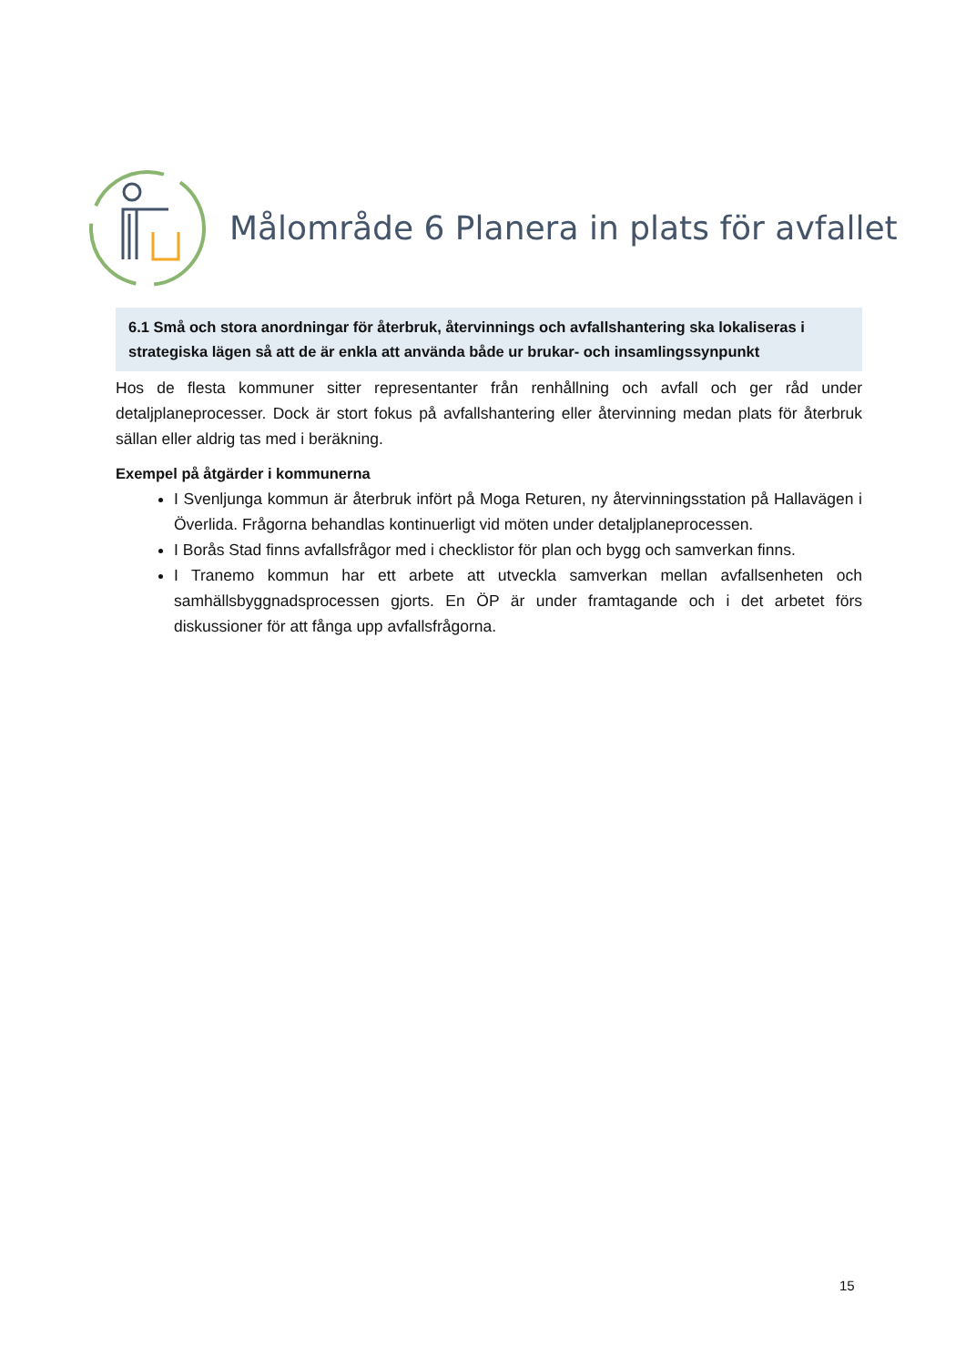Målområde 6 Planera in plats för avfallet
6.1 Små och stora anordningar för återbruk, återvinnings och avfallshantering ska lokaliseras i strategiska lägen så att de är enkla att använda både ur brukar- och insamlingssynpunkt
Hos de flesta kommuner sitter representanter från renhållning och avfall och ger råd under detaljplaneprocesser. Dock är stort fokus på avfallshantering eller återvinning medan plats för återbruk sällan eller aldrig tas med i beräkning.
Exempel på åtgärder i kommunerna
I Svenljunga kommun är återbruk infört på Moga Returen, ny återvinningsstation på Hallavägen i Överlida. Frågorna behandlas kontinuerligt vid möten under detaljplaneprocessen.
I Borås Stad finns avfallsfrågor med i checklistor för plan och bygg och samverkan finns.
I Tranemo kommun har ett arbete att utveckla samverkan mellan avfallsenheten och samhällsbyggnadsprocessen gjorts. En ÖP är under framtagande och i det arbetet förs diskussioner för att fånga upp avfallsfrågorna.
15